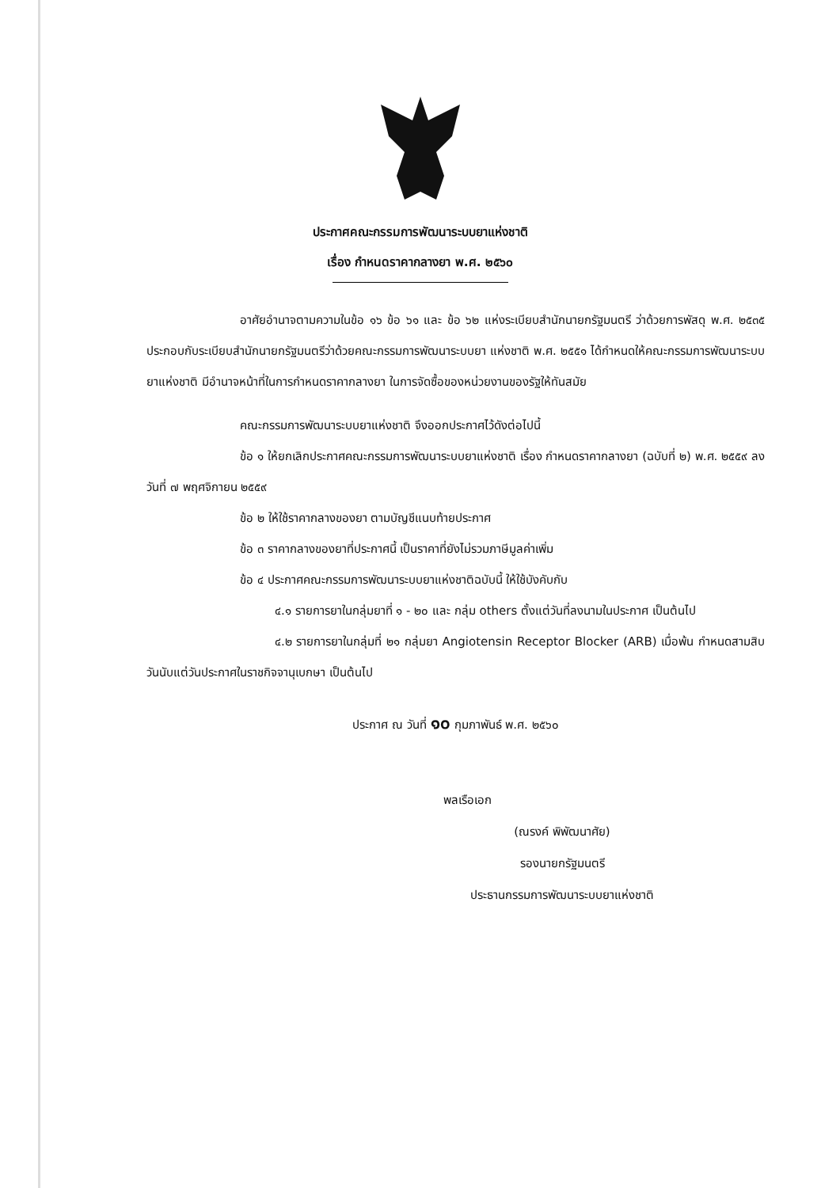ประกาศคณะกรรมการพัฒนาระบบยาแห่งชาติ
เรื่อง กำหนดราคากลางยา พ.ศ. ๒๕๖๐
อาศัยอำนาจตามความในข้อ ๑๖ ข้อ ๖๑ และ ข้อ ๖๒ แห่งระเบียบสำนักนายกรัฐมนตรี ว่าด้วยการพัสดุ พ.ศ. ๒๕๓๕ ประกอบกับระเบียบสำนักนายกรัฐมนตรีว่าด้วยคณะกรรมการพัฒนาระบบยา แห่งชาติ พ.ศ. ๒๕๕๑ ได้กำหนดให้คณะกรรมการพัฒนาระบบยาแห่งชาติ มีอำนาจหน้าที่ในการกำหนดราคากลางยา ในการจัดซื้อของหน่วยงานของรัฐให้ทันสมัย
คณะกรรมการพัฒนาระบบยาแห่งชาติ จึงออกประกาศไว้ดังต่อไปนี้
ข้อ ๑ ให้ยกเลิกประกาศคณะกรรมการพัฒนาระบบยาแห่งชาติ เรื่อง กำหนดราคากลางยา (ฉบับที่ ๒) พ.ศ. ๒๕๕๙ ลงวันที่ ๗ พฤศจิกายน ๒๕๕๙
ข้อ ๒ ให้ใช้ราคากลางของยา ตามบัญชีแนบท้ายประกาศ
ข้อ ๓ ราคากลางของยาที่ประกาศนี้ เป็นราคาที่ยังไม่รวมภาษีมูลค่าเพิ่ม
ข้อ ๔ ประกาศคณะกรรมการพัฒนาระบบยาแห่งชาติฉบับนี้ ให้ใช้บังคับกับ
๔.๑ รายการยาในกลุ่มยาที่ ๑ - ๒๐ และ กลุ่ม others ตั้งแต่วันที่ลงนามในประกาศ เป็นต้นไป
๔.๒ รายการยาในกลุ่มที่ ๒๑ กลุ่มยา Angiotensin Receptor Blocker (ARB) เมื่อพ้น กำหนดสามสิบวันนับแต่วันประกาศในราชกิจจานุเบกษา เป็นต้นไป
ประกาศ ณ วันที่ ๑๐ กุมภาพันธ์ พ.ศ. ๒๕๖๐
พลเรือเอก
(ณรงค์ พิพัฒนาศัย)
รองนายกรัฐมนตรี
ประธานกรรมการพัฒนาระบบยาแห่งชาติ